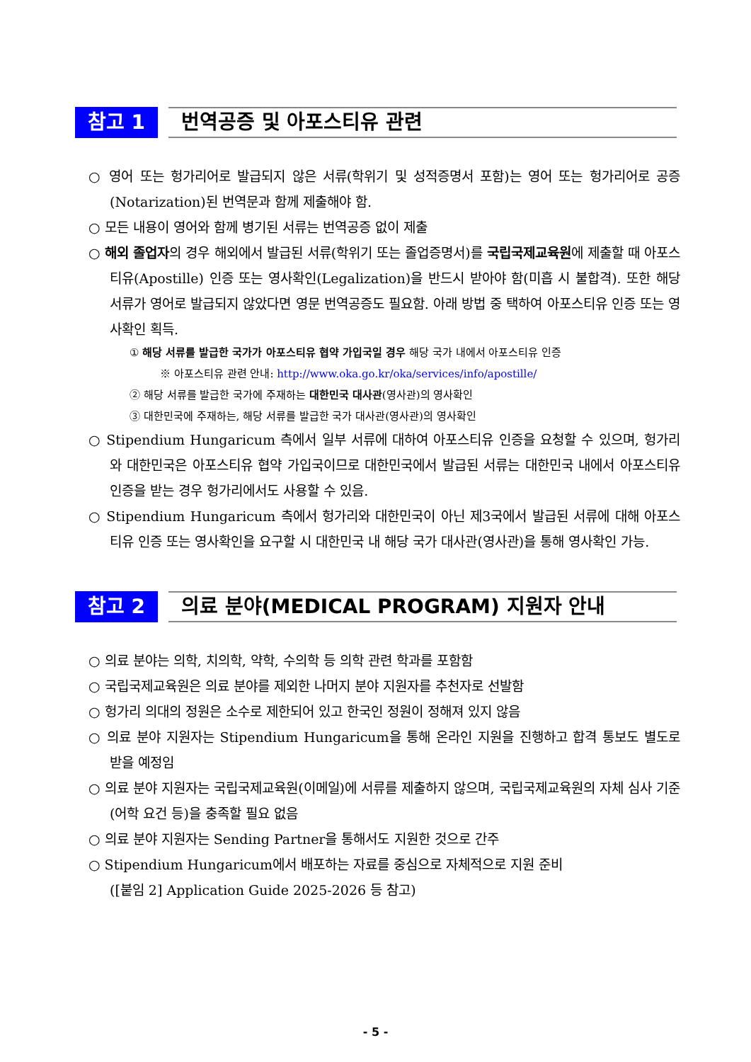참고 1
번역공증 및 아포스티유 관련
○ 영어 또는 헝가리어로 발급되지 않은 서류(학위기 및 성적증명서 포함)는 영어 또는 헝가리어로 공증(Notarization)된 번역문과 함께 제출해야 함.
○ 모든 내용이 영어와 함께 병기된 서류는 번역공증 없이 제출
○ 해외 졸업자의 경우 해외에서 발급된 서류(학위기 또는 졸업증명서)를 국립국제교육원에 제출할 때 아포스티유(Apostille) 인증 또는 영사확인(Legalization)을 반드시 받아야 함(미흡 시 불합격). 또한 해당 서류가 영어로 발급되지 않았다면 영문 번역공증도 필요함. 아래 방법 중 택하여 아포스티유 인증 또는 영사확인 획득.
① 해당 서류를 발급한 국가가 아포스티유 협약 가입국일 경우 해당 국가 내에서 아포스티유 인증
※ 아포스티유 관련 안내: http://www.oka.go.kr/oka/services/info/apostille/
② 해당 서류를 발급한 국가에 주재하는 대한민국 대사관(영사관)의 영사확인
③ 대한민국에 주재하는, 해당 서류를 발급한 국가 대사관(영사관)의 영사확인
○ Stipendium Hungaricum 측에서 일부 서류에 대하여 아포스티유 인증을 요청할 수 있으며, 헝가리와 대한민국은 아포스티유 협약 가입국이므로 대한민국에서 발급된 서류는 대한민국 내에서 아포스티유 인증을 받는 경우 헝가리에서도 사용할 수 있음.
○ Stipendium Hungaricum 측에서 헝가리와 대한민국이 아닌 제3국에서 발급된 서류에 대해 아포스티유 인증 또는 영사확인을 요구할 시 대한민국 내 해당 국가 대사관(영사관)을 통해 영사확인 가능.
참고 2
의료 분야(MEDICAL PROGRAM) 지원자 안내
○ 의료 분야는 의학, 치의학, 약학, 수의학 등 의학 관련 학과를 포함함
○ 국립국제교육원은 의료 분야를 제외한 나머지 분야 지원자를 추천자로 선발함
○ 헝가리 의대의 정원은 소수로 제한되어 있고 한국인 정원이 정해져 있지 않음
○ 의료 분야 지원자는 Stipendium Hungaricum을 통해 온라인 지원을 진행하고 합격 통보도 별도로 받을 예정임
○ 의료 분야 지원자는 국립국제교육원(이메일)에 서류를 제출하지 않으며, 국립국제교육원의 자체 심사 기준(어학 요건 등)을 충족할 필요 없음
○ 의료 분야 지원자는 Sending Partner을 통해서도 지원한 것으로 간주
○ Stipendium Hungaricum에서 배포하는 자료를 중심으로 자체적으로 지원 준비
([붙임 2] Application Guide 2025-2026 등 참고)
- 5 -